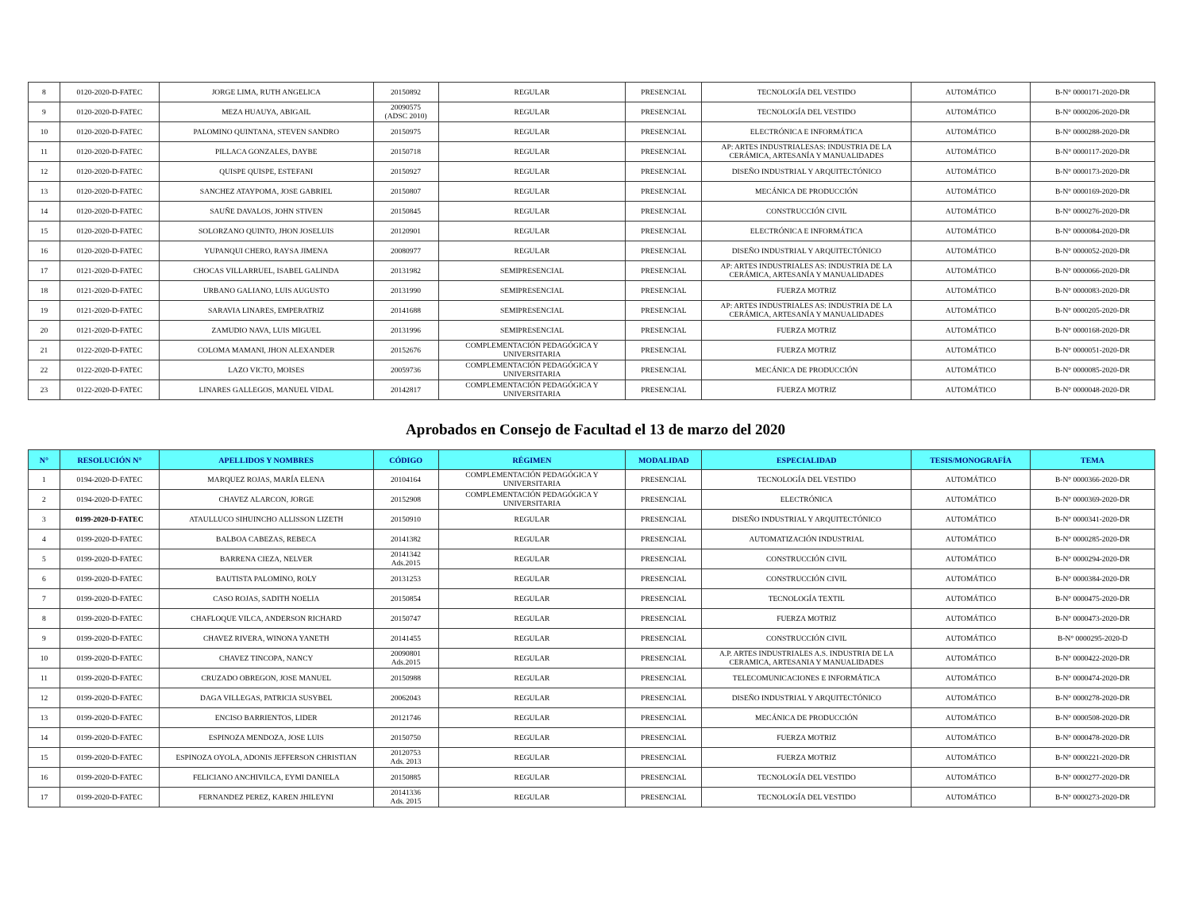| 8 | 0120-2020-D-FATEC | JORGE LIMA, RUTH ANGELICA | 20150892 | REGULAR | PRESENCIAL | TECNOLOGÍA DEL VESTIDO | AUTOMÁTICO | B-N° 0000171-2020-DR |
| 9 | 0120-2020-D-FATEC | MEZA HUAUYA, ABIGAIL | 20090575 (ADSC 2010) | REGULAR | PRESENCIAL | TECNOLOGÍA DEL VESTIDO | AUTOMÁTICO | B-N° 0000206-2020-DR |
| 10 | 0120-2020-D-FATEC | PALOMINO QUINTANA, STEVEN SANDRO | 20150975 | REGULAR | PRESENCIAL | ELECTRÓNICA E INFORMÁTICA | AUTOMÁTICO | B-N° 0000288-2020-DR |
| 11 | 0120-2020-D-FATEC | PILLACA GONZALES, DAYBE | 20150718 | REGULAR | PRESENCIAL | AP: ARTES INDUSTRIALESAS: INDUSTRIA DE LA CERÁMICA, ARTESANÍA Y MANUALIDADES | AUTOMÁTICO | B-N° 0000117-2020-DR |
| 12 | 0120-2020-D-FATEC | QUISPE QUISPE, ESTEFANI | 20150927 | REGULAR | PRESENCIAL | DISEÑO INDUSTRIAL Y ARQUITECTÓNICO | AUTOMÁTICO | B-N° 0000173-2020-DR |
| 13 | 0120-2020-D-FATEC | SANCHEZ ATAYPOMA, JOSE GABRIEL | 20150807 | REGULAR | PRESENCIAL | MECÁNICA DE PRODUCCIÓN | AUTOMÁTICO | B-N° 0000169-2020-DR |
| 14 | 0120-2020-D-FATEC | SAUÑE DAVALOS, JOHN STIVEN | 20150845 | REGULAR | PRESENCIAL | CONSTRUCCIÓN CIVIL | AUTOMÁTICO | B-N° 0000276-2020-DR |
| 15 | 0120-2020-D-FATEC | SOLORZANO QUINTO, JHON JOSELUIS | 20120901 | REGULAR | PRESENCIAL | ELECTRÓNICA E INFORMÁTICA | AUTOMÁTICO | B-N° 0000084-2020-DR |
| 16 | 0120-2020-D-FATEC | YUPANQUI CHERO, RAYSA JIMENA | 20080977 | REGULAR | PRESENCIAL | DISEÑO INDUSTRIAL Y ARQUITECTÓNICO | AUTOMÁTICO | B-N° 0000052-2020-DR |
| 17 | 0121-2020-D-FATEC | CHOCAS VILLARRUEL, ISABEL GALINDA | 20131982 | SEMIPRESENCIAL | PRESENCIAL | AP: ARTES INDUSTRIALES AS: INDUSTRIA DE LA CERÁMICA, ARTESANÍA Y MANUALIDADES | AUTOMÁTICO | B-N° 0000066-2020-DR |
| 18 | 0121-2020-D-FATEC | URBANO GALIANO, LUIS AUGUSTO | 20131990 | SEMIPRESENCIAL | PRESENCIAL | FUERZA MOTRIZ | AUTOMÁTICO | B-N° 0000083-2020-DR |
| 19 | 0121-2020-D-FATEC | SARAVIA LINARES, EMPERATRIZ | 20141688 | SEMIPRESENCIAL | PRESENCIAL | AP: ARTES INDUSTRIALES AS: INDUSTRIA DE LA CERÁMICA, ARTESANÍA Y MANUALIDADES | AUTOMÁTICO | B-N° 0000205-2020-DR |
| 20 | 0121-2020-D-FATEC | ZAMUDIO NAVA, LUIS MIGUEL | 20131996 | SEMIPRESENCIAL | PRESENCIAL | FUERZA MOTRIZ | AUTOMÁTICO | B-N° 0000168-2020-DR |
| 21 | 0122-2020-D-FATEC | COLOMA MAMANI, JHON ALEXANDER | 20152676 | COMPLEMENTACIÓN PEDAGÓGICA Y UNIVERSITARIA | PRESENCIAL | FUERZA MOTRIZ | AUTOMÁTICO | B-N° 0000051-2020-DR |
| 22 | 0122-2020-D-FATEC | LAZO VICTO, MOISES | 20059736 | COMPLEMENTACIÓN PEDAGÓGICA Y UNIVERSITARIA | PRESENCIAL | MECÁNICA DE PRODUCCIÓN | AUTOMÁTICO | B-N° 0000085-2020-DR |
| 23 | 0122-2020-D-FATEC | LINARES GALLEGOS, MANUEL VIDAL | 20142817 | COMPLEMENTACIÓN PEDAGÓGICA Y UNIVERSITARIA | PRESENCIAL | FUERZA MOTRIZ | AUTOMÁTICO | B-N° 0000048-2020-DR |
Aprobados en Consejo de Facultad el 13 de marzo del 2020
| N° | RESOLUCIÓN N° | APELLIDOS Y NOMBRES | CÓDIGO | RÉGIMEN | MODALIDAD | ESPECIALIDAD | TESIS/MONOGRAFÍA | TEMA |
| --- | --- | --- | --- | --- | --- | --- | --- | --- |
| 1 | 0194-2020-D-FATEC | MARQUEZ ROJAS, MARÍA ELENA | 20104164 | COMPLEMENTACIÓN PEDAGÓGICA Y UNIVERSITARIA | PRESENCIAL | TECNOLOGÍA DEL VESTIDO | AUTOMÁTICO | B-N° 0000366-2020-DR |
| 2 | 0194-2020-D-FATEC | CHAVEZ ALARCON, JORGE | 20152908 | COMPLEMENTACIÓN PEDAGÓGICA Y UNIVERSITARIA | PRESENCIAL | ELECTRÓNICA | AUTOMÁTICO | B-N° 0000369-2020-DR |
| 3 | 0199-2020-D-FATEC | ATAULLUCO SIHUINCHO ALLISSON LIZETH | 20150910 | REGULAR | PRESENCIAL | DISEÑO INDUSTRIAL Y ARQUITECTÓNICO | AUTOMÁTICO | B-N° 0000341-2020-DR |
| 4 | 0199-2020-D-FATEC | BALBOA CABEZAS, REBECA | 20141382 | REGULAR | PRESENCIAL | AUTOMATIZACIÓN INDUSTRIAL | AUTOMÁTICO | B-N° 0000285-2020-DR |
| 5 | 0199-2020-D-FATEC | BARRENA CIEZA, NELVER | 20141342 Ads.2015 | REGULAR | PRESENCIAL | CONSTRUCCIÓN CIVIL | AUTOMÁTICO | B-N° 0000294-2020-DR |
| 6 | 0199-2020-D-FATEC | BAUTISTA PALOMINO, ROLY | 20131253 | REGULAR | PRESENCIAL | CONSTRUCCIÓN CIVIL | AUTOMÁTICO | B-N° 0000384-2020-DR |
| 7 | 0199-2020-D-FATEC | CASO ROJAS, SADITH NOELIA | 20150854 | REGULAR | PRESENCIAL | TECNOLOGÍA TEXTIL | AUTOMÁTICO | B-N° 0000475-2020-DR |
| 8 | 0199-2020-D-FATEC | CHAFLOQUE VILCA, ANDERSON RICHARD | 20150747 | REGULAR | PRESENCIAL | FUERZA MOTRIZ | AUTOMÁTICO | B-N° 0000473-2020-DR |
| 9 | 0199-2020-D-FATEC | CHAVEZ RIVERA, WINONA YANETH | 20141455 | REGULAR | PRESENCIAL | CONSTRUCCIÓN CIVIL | AUTOMÁTICO | B-N° 0000295-2020-D |
| 10 | 0199-2020-D-FATEC | CHAVEZ TINCOPA, NANCY | 20090801 Ads.2015 | REGULAR | PRESENCIAL | A.P. ARTES INDUSTRIALES A.S. INDUSTRIA DE LA CERAMICA, ARTESANIA Y MANUALIDADES | AUTOMÁTICO | B-N° 0000422-2020-DR |
| 11 | 0199-2020-D-FATEC | CRUZADO OBREGON, JOSE MANUEL | 20150988 | REGULAR | PRESENCIAL | TELECOMUNICACIONES E INFORMÁTICA | AUTOMÁTICO | B-N° 0000474-2020-DR |
| 12 | 0199-2020-D-FATEC | DAGA VILLEGAS, PATRICIA SUSYBEL | 20062043 | REGULAR | PRESENCIAL | DISEÑO INDUSTRIAL Y ARQUITECTÓNICO | AUTOMÁTICO | B-N° 0000278-2020-DR |
| 13 | 0199-2020-D-FATEC | ENCISO BARRIENTOS, LIDER | 20121746 | REGULAR | PRESENCIAL | MECÁNICA DE PRODUCCIÓN | AUTOMÁTICO | B-N° 0000508-2020-DR |
| 14 | 0199-2020-D-FATEC | ESPINOZA MENDOZA, JOSE LUIS | 20150750 | REGULAR | PRESENCIAL | FUERZA MOTRIZ | AUTOMÁTICO | B-N° 0000478-2020-DR |
| 15 | 0199-2020-D-FATEC | ESPINOZA OYOLA, ADONIS JEFFERSON CHRISTIAN | 20120753 Ads. 2013 | REGULAR | PRESENCIAL | FUERZA MOTRIZ | AUTOMÁTICO | B-N° 0000221-2020-DR |
| 16 | 0199-2020-D-FATEC | FELICIANO ANCHIVILCA, EYMI DANIELA | 20150885 | REGULAR | PRESENCIAL | TECNOLOGÍA DEL VESTIDO | AUTOMÁTICO | B-N° 0000277-2020-DR |
| 17 | 0199-2020-D-FATEC | FERNANDEZ PEREZ, KAREN JHILEYNI | 20141336 Ads. 2015 | REGULAR | PRESENCIAL | TECNOLOGÍA DEL VESTIDO | AUTOMÁTICO | B-N° 0000273-2020-DR |